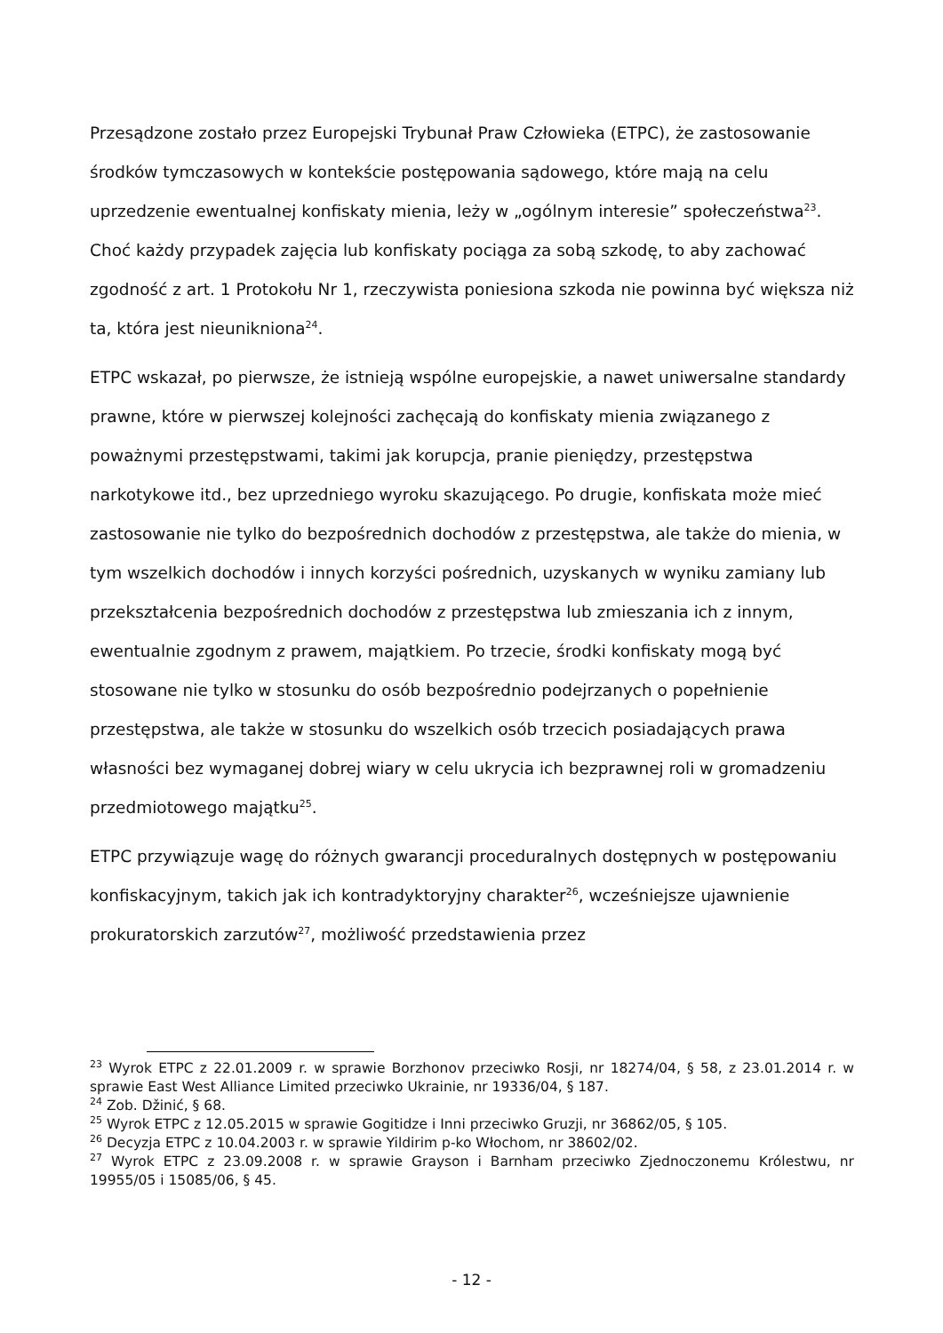Przesądzone zostało przez Europejski Trybunał Praw Człowieka (ETPC), że zastosowanie środków tymczasowych w kontekście postępowania sądowego, które mają na celu uprzedzenie ewentualnej konfiskaty mienia, leży w „ogólnym interesie” społeczeństwa<sup>23</sup>. Choć każdy przypadek zajęcia lub konfiskaty pociąga za sobą szkodę, to aby zachować zgodność z art. 1 Protokołu Nr 1, rzeczywista poniesiona szkoda nie powinna być większa niż ta, która jest nieunikniona<sup>24</sup>.
ETPC wskazał, po pierwsze, że istnieją wspólne europejskie, a nawet uniwersalne standardy prawne, które w pierwszej kolejności zachęcają do konfiskaty mienia związanego z poważnymi przestępstwami, takimi jak korupcja, pranie pieniędzy, przestępstwa narkotykowe itd., bez uprzedniego wyroku skazującego. Po drugie, konfiskata może mieć zastosowanie nie tylko do bezpośrednich dochodów z przestępstwa, ale także do mienia, w tym wszelkich dochodów i innych korzyści pośrednich, uzyskanych w wyniku zamiany lub przekształcenia bezpośrednich dochodów z przestępstwa lub zmieszania ich z innym, ewentualnie zgodnym z prawem, majątkiem. Po trzecie, środki konfiskaty mogą być stosowane nie tylko w stosunku do osób bezpośrednio podejrzanych o popełnienie przestępstwa, ale także w stosunku do wszelkich osób trzecich posiadających prawa własności bez wymaganej dobrej wiary w celu ukrycia ich bezprawnej roli w gromadzeniu przedmiotowego majątku<sup>25</sup>.
ETPC przywiązuje wagę do różnych gwarancji proceduralnych dostępnych w postępowaniu konfiskacyjnym, takich jak ich kontradyktoryjny charakter<sup>26</sup>, wcześniejsze ujawnienie prokuratorskich zarzutów<sup>27</sup>, możliwość przedstawienia przez
<sup>23</sup> Wyrok ETPC z 22.01.2009 r. w sprawie Borzhonov przeciwko Rosji, nr 18274/04, § 58, z 23.01.2014 r. w sprawie East West Alliance Limited przeciwko Ukrainie, nr 19336/04, § 187.
<sup>24</sup> Zob. Džinić, § 68.
<sup>25</sup> Wyrok ETPC z 12.05.2015 w sprawie Gogitidze i Inni przeciwko Gruzji, nr 36862/05, § 105.
<sup>26</sup> Decyzja ETPC z 10.04.2003 r. w sprawie Yildirim p-ko Włochom, nr 38602/02.
<sup>27</sup> Wyrok ETPC z 23.09.2008 r. w sprawie Grayson i Barnham przeciwko Zjednoczonemu Królestwu, nr 19955/05 i 15085/06, § 45.
- 12 -